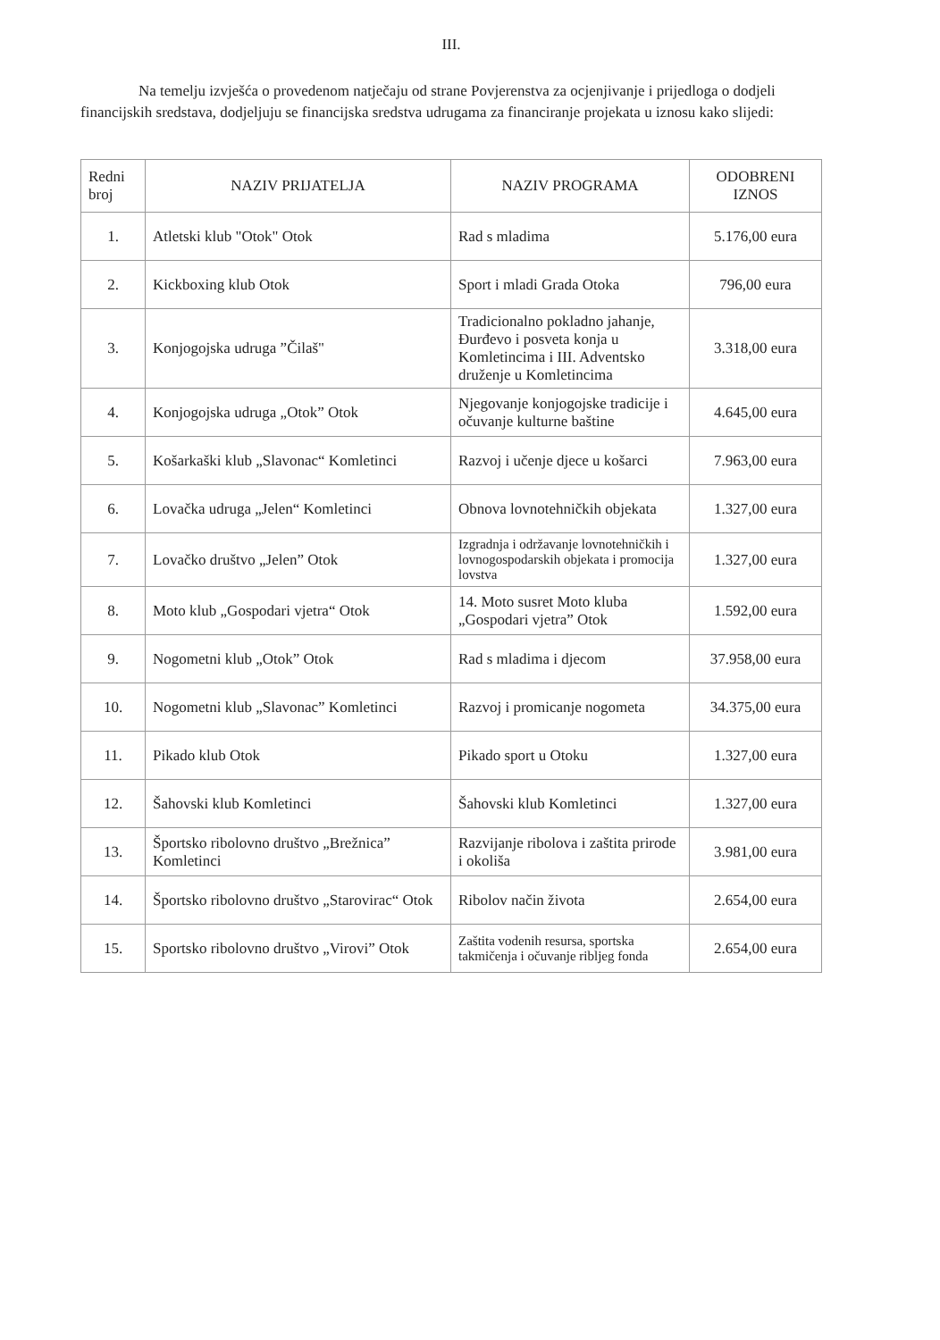III.
Na temelju izvješća o provedenom natječaju od strane Povjerenstva za ocjenjivanje i prijedloga o dodjeli financijskih sredstava, dodjeljuju se financijska sredstva udrugama za financiranje projekata u iznosu kako slijedi:
| Redni broj | NAZIV PRIJATELJA | NAZIV PROGRAMA | ODOBRENI IZNOS |
| --- | --- | --- | --- |
| 1. | Atletski klub "Otok" Otok | Rad s mladima | 5.176,00 eura |
| 2. | Kickboxing klub Otok | Sport i mladi Grada Otoka | 796,00 eura |
| 3. | Konjogojska udruga ”Čilaš" | Tradicionalno pokladno jahanje, Đurđevo i posveta konja u Komletincima i III. Adventsko druženje u Komletincima | 3.318,00 eura |
| 4. | Konjogojska udruga „Otok” Otok | Njegovanje konjogojske tradicije i očuvanje kulturne baštine | 4.645,00 eura |
| 5. | Košarkaški klub „Slavonac“ Komletinci | Razvoj i učenje djece u košarci | 7.963,00 eura |
| 6. | Lovačka udruga „Jelen“ Komletinci | Obnova lovnotehničkih objekata | 1.327,00 eura |
| 7. | Lovačko društvo „Jelen” Otok | Izgradnja i održavanje lovnotehničkih i lovnogospodarskih objekata i promocija lovstva | 1.327,00 eura |
| 8. | Moto klub „Gospodari vjetra“ Otok | 14. Moto susret Moto kluba „Gospodari vjetra” Otok | 1.592,00 eura |
| 9. | Nogometni klub „Otok” Otok | Rad s mladima i djecom | 37.958,00 eura |
| 10. | Nogometni klub „Slavonac” Komletinci | Razvoj i promicanje nogometa | 34.375,00 eura |
| 11. | Pikado klub Otok | Pikado sport u Otoku | 1.327,00 eura |
| 12. | Šahovski klub Komletinci | Šahovski klub Komletinci | 1.327,00 eura |
| 13. | Športsko ribolovno društvo „Brežnica” Komletinci | Razvijanje ribolova i zaštita prirode i okoliša | 3.981,00 eura |
| 14. | Športsko ribolovno društvo „Starovirac“ Otok | Ribolov način života | 2.654,00 eura |
| 15. | Sportsko ribolovno društvo „Virovi” Otok | Zaštita vodenih resursa, sportska takmičenja i očuvanje ribljeg fonda | 2.654,00 eura |